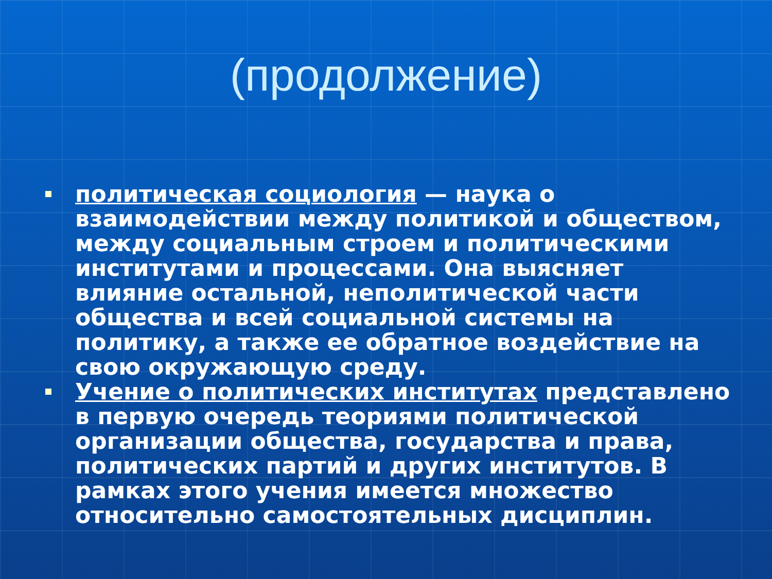(продолжение)
политическая социология — наука о взаимодействии между политикой и обществом, между социальным строем и политическими институтами и процессами. Она выясняет влияние остальной, неполитической части общества и всей социальной системы на политику, а также ее обратное воздействие на свою окружающую среду.
Учение о политических институтах представлено в первую очередь теориями политической организации общества, государства и права, политических партий и других институтов. В рамках этого учения имеется множество относительно самостоятельных дисциплин.